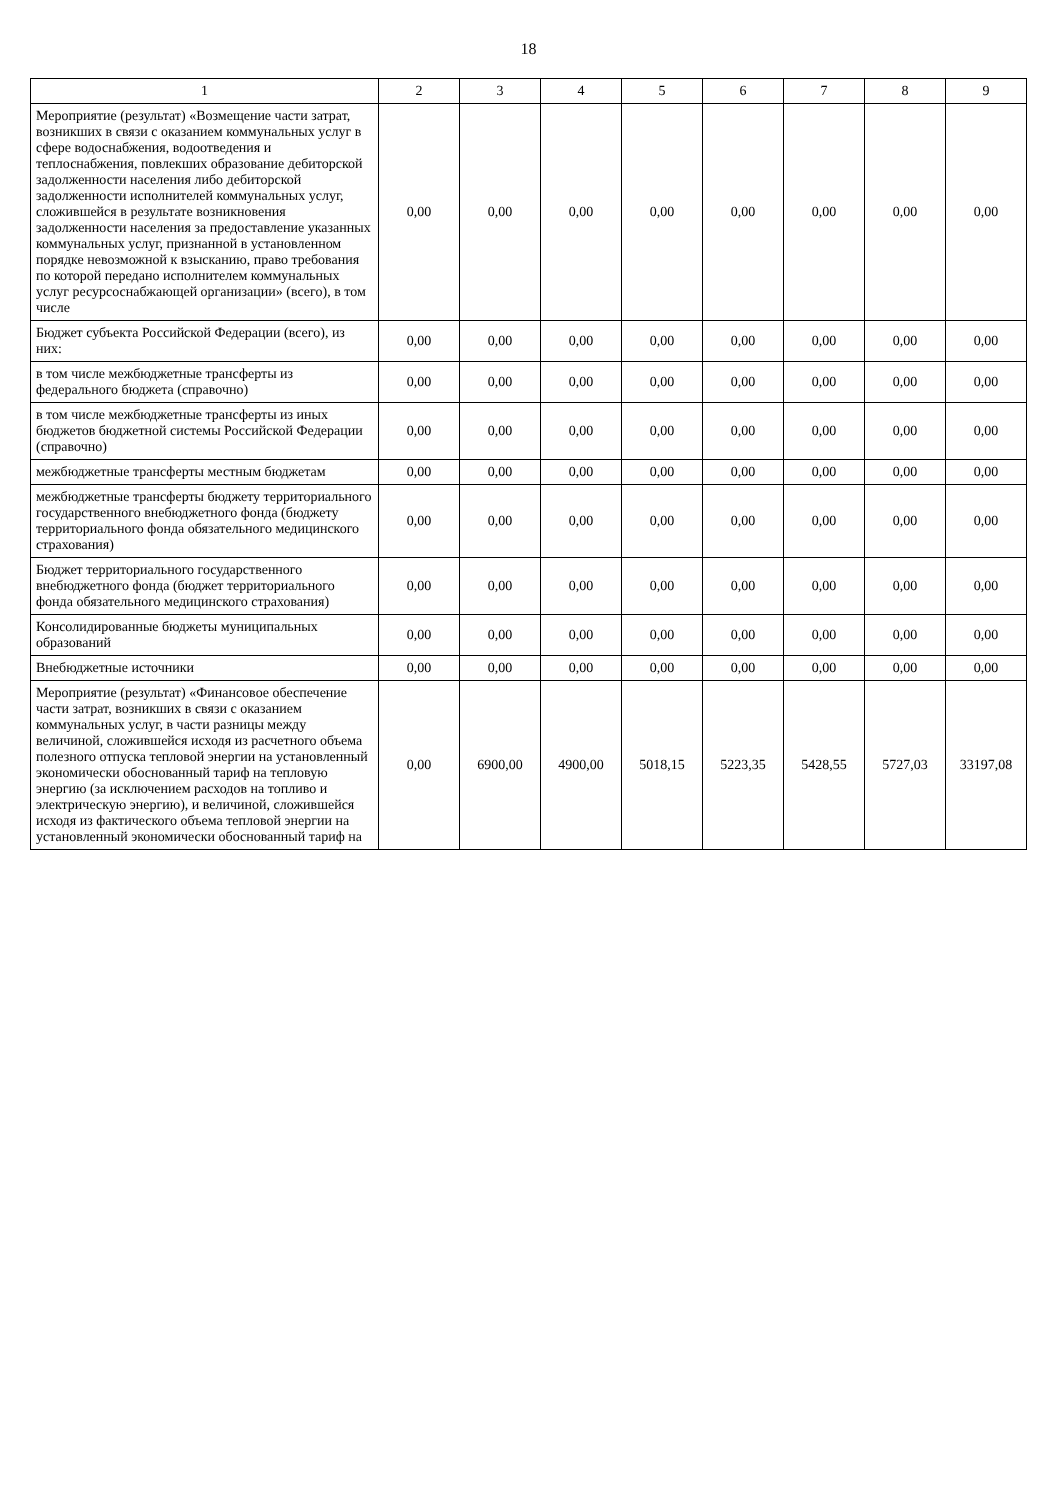18
| 1 | 2 | 3 | 4 | 5 | 6 | 7 | 8 | 9 |
| --- | --- | --- | --- | --- | --- | --- | --- | --- |
| Мероприятие (результат) «Возмещение части затрат, возникших в связи с оказанием коммунальных услуг в сфере водоснабжения, водоотведения и теплоснабжения, повлекших образование дебиторской задолженности населения либо дебиторской задолженности исполнителей коммунальных услуг, сложившейся в результате возникновения задолженности населения за предоставление указанных коммунальных услуг, признанной в установленном порядке невозможной к взысканию, право требования по которой передано исполнителем коммунальных услуг ресурсоснабжающей организации» (всего), в том числе | 0,00 | 0,00 | 0,00 | 0,00 | 0,00 | 0,00 | 0,00 | 0,00 |
| Бюджет субъекта Российской Федерации (всего), из них: | 0,00 | 0,00 | 0,00 | 0,00 | 0,00 | 0,00 | 0,00 | 0,00 |
| в том числе межбюджетные трансферты из федерального бюджета (справочно) | 0,00 | 0,00 | 0,00 | 0,00 | 0,00 | 0,00 | 0,00 | 0,00 |
| в том числе межбюджетные трансферты из иных бюджетов бюджетной системы Российской Федерации (справочно) | 0,00 | 0,00 | 0,00 | 0,00 | 0,00 | 0,00 | 0,00 | 0,00 |
| межбюджетные трансферты местным бюджетам | 0,00 | 0,00 | 0,00 | 0,00 | 0,00 | 0,00 | 0,00 | 0,00 |
| межбюджетные трансферты бюджету территориального государственного внебюджетного фонда (бюджету территориального фонда обязательного медицинского страхования) | 0,00 | 0,00 | 0,00 | 0,00 | 0,00 | 0,00 | 0,00 | 0,00 |
| Бюджет территориального государственного внебюджетного фонда (бюджет территориального фонда обязательного медицинского страхования) | 0,00 | 0,00 | 0,00 | 0,00 | 0,00 | 0,00 | 0,00 | 0,00 |
| Консолидированные бюджеты муниципальных образований | 0,00 | 0,00 | 0,00 | 0,00 | 0,00 | 0,00 | 0,00 | 0,00 |
| Внебюджетные источники | 0,00 | 0,00 | 0,00 | 0,00 | 0,00 | 0,00 | 0,00 | 0,00 |
| Мероприятие (результат) «Финансовое обеспечение части затрат, возникших в связи с оказанием коммунальных услуг, в части разницы между величиной, сложившейся исходя из расчетного объема полезного отпуска тепловой энергии на установленный экономически обоснованный тариф на тепловую энергию (за исключением расходов на топливо и электрическую энергию), и величиной, сложившейся исходя из фактического объема тепловой энергии на установленный экономически обоснованный тариф на | 0,00 | 6900,00 | 4900,00 | 5018,15 | 5223,35 | 5428,55 | 5727,03 | 33197,08 |